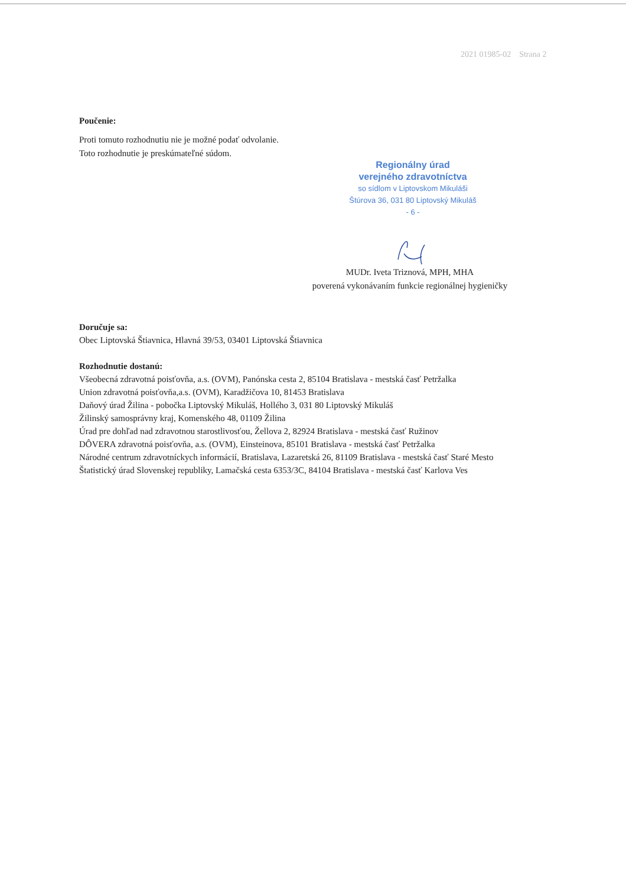2021 01985-02 Strana 2
Poučenie:
Proti tomuto rozhodnutiu nie je možné podať odvolanie.
Toto rozhodnutie je preskúmateľné súdom.
Regionálny úrad
verejného zdravotníctva
so sídlom v Liptovskom Mikuláši
Štúrova 36, 031 80 Liptovský Mikuláš
- 6 -
MUDr. Iveta Triznová, MPH, MHA
poverená vykonávaním funkcie regionálnej hygieničky
Doručuje sa:
Obec Liptovská Štiavnica, Hlavná 39/53, 03401 Liptovská Štiavnica
Rozhodnutie dostanú:
Všeobecná zdravotná poisťovňa, a.s. (OVM), Panónska cesta 2, 85104 Bratislava - mestská časť Petržalka
Union zdravotná poisťovňa,a.s. (OVM), Karadžičova 10, 81453 Bratislava
Daňový úrad Žilina - pobočka Liptovský Mikuláš, Hollého 3, 031 80 Liptovský Mikuláš
Žilinský samosprávny kraj, Komenského 48, 01109 Žilina
Úrad pre dohľad nad zdravotnou starostlivosťou, Žellova 2, 82924 Bratislava - mestská časť Ružinov
DÔVERA zdravotná poisťovňa, a.s. (OVM), Einsteinova, 85101 Bratislava - mestská časť Petržalka
Národné centrum zdravotníckych informácií, Bratislava, Lazaretská 26, 81109 Bratislava - mestská časť Staré Mesto
Štatistický úrad Slovenskej republiky, Lamačská cesta 6353/3C, 84104 Bratislava - mestská časť Karlova Ves